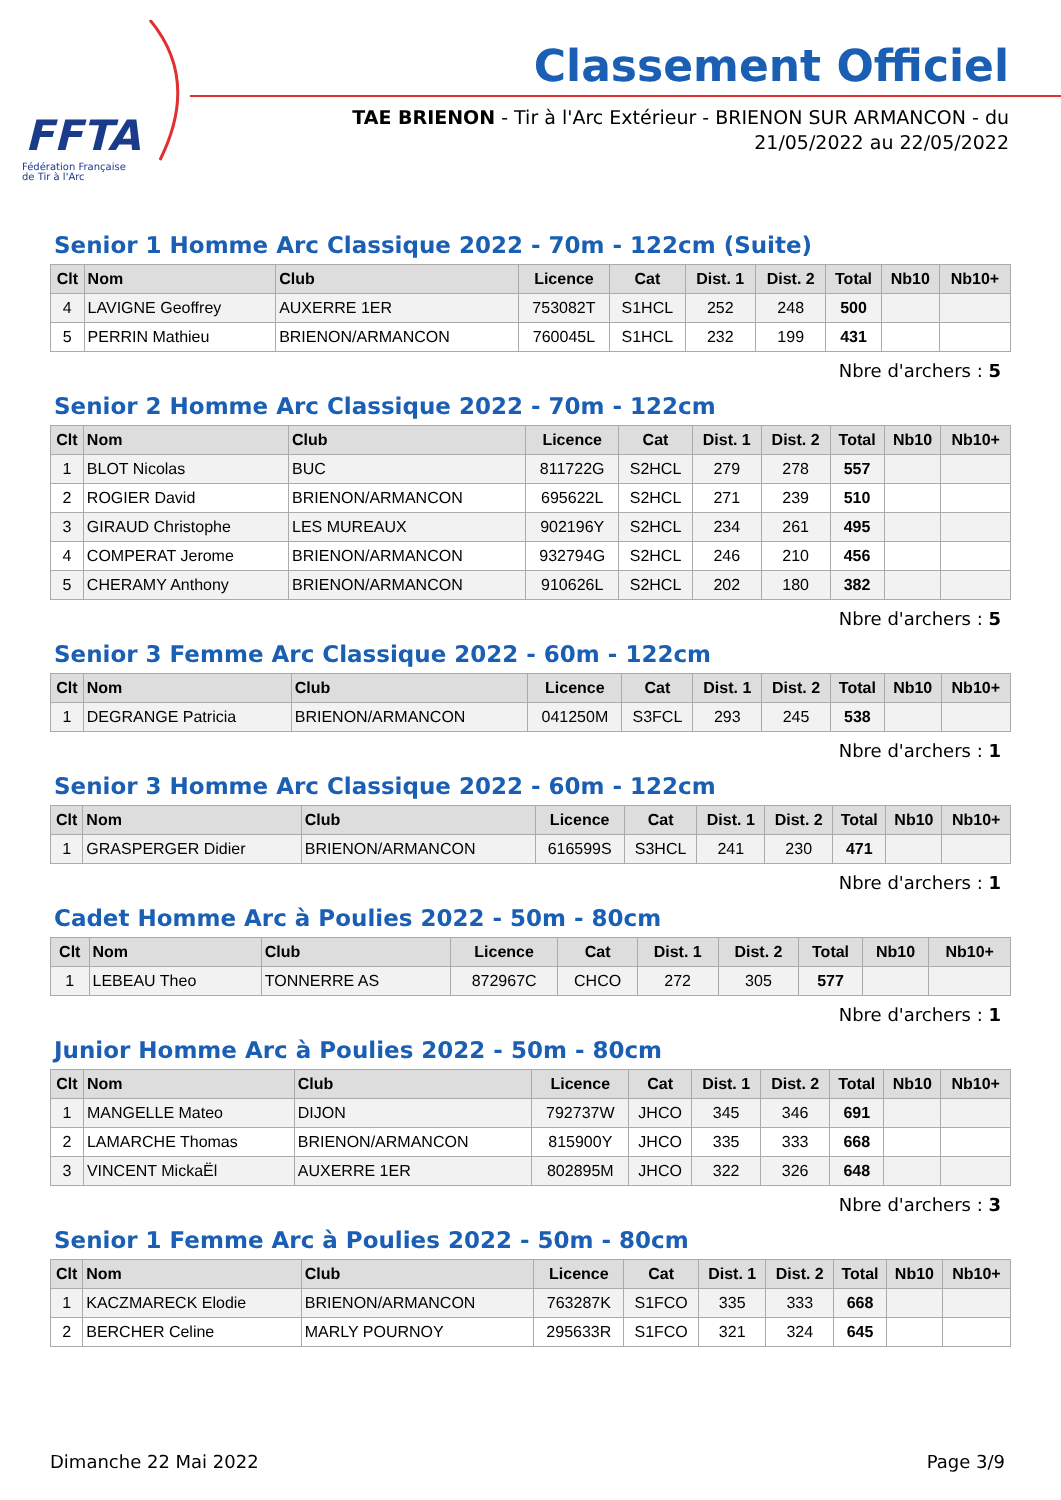FFTA
Fédération Française
de Tir à l'Arc
Classement Officiel
TAE BRIENON - Tir à l'Arc Extérieur - BRIENON SUR ARMANCON - du
21/05/2022 au 22/05/2022
Senior 1 Homme Arc Classique 2022 - 70m - 122cm (Suite)
| Clt | Nom | Club | Licence | Cat | Dist. 1 | Dist. 2 | Total | Nb10 | Nb10+ |
| --- | --- | --- | --- | --- | --- | --- | --- | --- | --- |
| 4 | LAVIGNE Geoffrey | AUXERRE 1ER | 753082T | S1HCL | 252 | 248 | 500 | | |
| 5 | PERRIN Mathieu | BRIENON/ARMANCON | 760045L | S1HCL | 232 | 199 | 431 | | |
Nbre d'archers : 5
Senior 2 Homme Arc Classique 2022 - 70m - 122cm
| Clt | Nom | Club | Licence | Cat | Dist. 1 | Dist. 2 | Total | Nb10 | Nb10+ |
| --- | --- | --- | --- | --- | --- | --- | --- | --- | --- |
| 1 | BLOT Nicolas | BUC | 811722G | S2HCL | 279 | 278 | 557 | | |
| 2 | ROGIER David | BRIENON/ARMANCON | 695622L | S2HCL | 271 | 239 | 510 | | |
| 3 | GIRAUD Christophe | LES MUREAUX | 902196Y | S2HCL | 234 | 261 | 495 | | |
| 4 | COMPERAT Jerome | BRIENON/ARMANCON | 932794G | S2HCL | 246 | 210 | 456 | | |
| 5 | CHERAMY Anthony | BRIENON/ARMANCON | 910626L | S2HCL | 202 | 180 | 382 | | |
Nbre d'archers : 5
Senior 3 Femme Arc Classique 2022 - 60m - 122cm
| Clt | Nom | Club | Licence | Cat | Dist. 1 | Dist. 2 | Total | Nb10 | Nb10+ |
| --- | --- | --- | --- | --- | --- | --- | --- | --- | --- |
| 1 | DEGRANGE Patricia | BRIENON/ARMANCON | 041250M | S3FCL | 293 | 245 | 538 | | |
Nbre d'archers : 1
Senior 3 Homme Arc Classique 2022 - 60m - 122cm
| Clt | Nom | Club | Licence | Cat | Dist. 1 | Dist. 2 | Total | Nb10 | Nb10+ |
| --- | --- | --- | --- | --- | --- | --- | --- | --- | --- |
| 1 | GRASPERGER Didier | BRIENON/ARMANCON | 616599S | S3HCL | 241 | 230 | 471 | | |
Nbre d'archers : 1
Cadet Homme Arc à Poulies 2022 - 50m - 80cm
| Clt | Nom | Club | Licence | Cat | Dist. 1 | Dist. 2 | Total | Nb10 | Nb10+ |
| --- | --- | --- | --- | --- | --- | --- | --- | --- | --- |
| 1 | LEBEAU Theo | TONNERRE AS | 872967C | CHCO | 272 | 305 | 577 | | |
Nbre d'archers : 1
Junior Homme Arc à Poulies 2022 - 50m - 80cm
| Clt | Nom | Club | Licence | Cat | Dist. 1 | Dist. 2 | Total | Nb10 | Nb10+ |
| --- | --- | --- | --- | --- | --- | --- | --- | --- | --- |
| 1 | MANGELLE Mateo | DIJON | 792737W | JHCO | 345 | 346 | 691 | | |
| 2 | LAMARCHE Thomas | BRIENON/ARMANCON | 815900Y | JHCO | 335 | 333 | 668 | | |
| 3 | VINCENT MickaËl | AUXERRE 1ER | 802895M | JHCO | 322 | 326 | 648 | | |
Nbre d'archers : 3
Senior 1 Femme Arc à Poulies 2022 - 50m - 80cm
| Clt | Nom | Club | Licence | Cat | Dist. 1 | Dist. 2 | Total | Nb10 | Nb10+ |
| --- | --- | --- | --- | --- | --- | --- | --- | --- | --- |
| 1 | KACZMARECK Elodie | BRIENON/ARMANCON | 763287K | S1FCO | 335 | 333 | 668 | | |
| 2 | BERCHER Celine | MARLY POURNOY | 295633R | S1FCO | 321 | 324 | 645 | | |
Dimanche 22 Mai 2022 Page 3/9